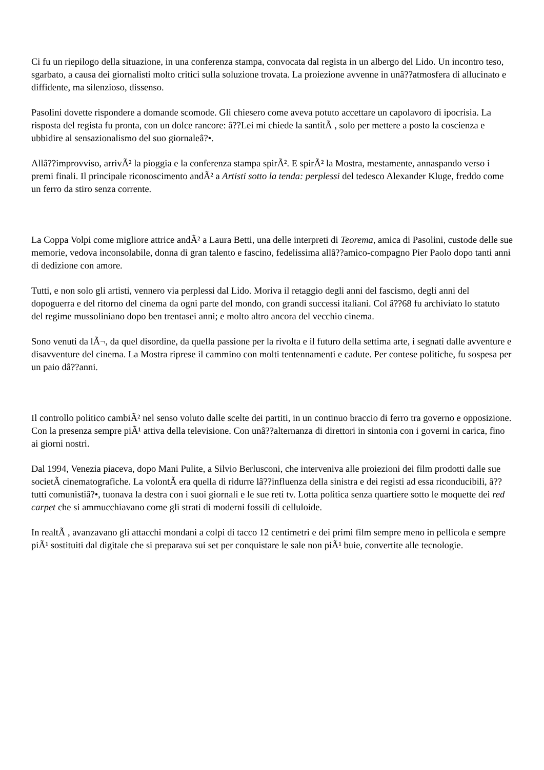Ci fu un riepilogo della situazione, in una conferenza stampa, convocata dal regista in un albergo del Lido. Un incontro teso, sgarbato, a causa dei giornalisti molto critici sulla soluzione trovata. La proiezione avvenne in unâ??atmosfera di allucinato e diffidente, ma silenzioso, dissenso.
Pasolini dovette rispondere a domande scomode. Gli chiesero come aveva potuto accettare un capolavoro di ipocrisia. La risposta del regista fu pronta, con un dolce rancore: â??Lei mi chiede la santitÃ , solo per mettere a posto la coscienza e ubbidire al sensazionalismo del suo giornaleâ?•.
Allâ??improvviso, arrivÃ² la pioggia e la conferenza stampa spirÃ². E spirÃ² la Mostra, mestamente, annaspando verso i premi finali. Il principale riconoscimento andÃ² a Artisti sotto la tenda: perplessi del tedesco Alexander Kluge, freddo come un ferro da stiro senza corrente.
La Coppa Volpi come migliore attrice andÃ² a Laura Betti, una delle interpreti di Teorema, amica di Pasolini, custode delle sue memorie, vedova inconsolabile, donna di gran talento e fascino, fedelissima allâ??amico-compagno Pier Paolo dopo tanti anni di dedizione con amore.
Tutti, e non solo gli artisti, vennero via perplessi dal Lido. Moriva il retaggio degli anni del fascismo, degli anni del dopoguerra e del ritorno del cinema da ogni parte del mondo, con grandi successi italiani. Col â??68 fu archiviato lo statuto del regime mussoliniano dopo ben trentasei anni; e molto altro ancora del vecchio cinema.
Sono venuti da lÃ¬, da quel disordine, da quella passione per la rivolta e il futuro della settima arte, i segnati dalle avventure e disavventure del cinema. La Mostra riprese il cammino con molti tentennamenti e cadute. Per contese politiche, fu sospesa per un paio dâ??anni.
Il controllo politico cambiÃ² nel senso voluto dalle scelte dei partiti, in un continuo braccio di ferro tra governo e opposizione. Con la presenza sempre piÃ¹ attiva della televisione. Con unâ??alternanza di direttori in sintonia con i governi in carica, fino ai giorni nostri.
Dal 1994, Venezia piaceva, dopo Mani Pulite, a Silvio Berlusconi, che interveniva alle proiezioni dei film prodotti dalle sue societÃ cinematografiche. La volontÃ era quella di ridurre lâ??influenza della sinistra e dei registi ad essa riconducibili, â??tutti comunistiâ?•, tuonava la destra con i suoi giornali e le sue reti tv. Lotta politica senza quartiere sotto le moquette dei red carpet che si ammucchiavano come gli strati di moderni fossili di celluloide.
In realtÃ , avanzavano gli attacchi mondani a colpi di tacco 12 centimetri e dei primi film sempre meno in pellicola e sempre piÃ¹ sostituiti dal digitale che si preparava sui set per conquistare le sale non piÃ¹ buie, convertite alle tecnologie.